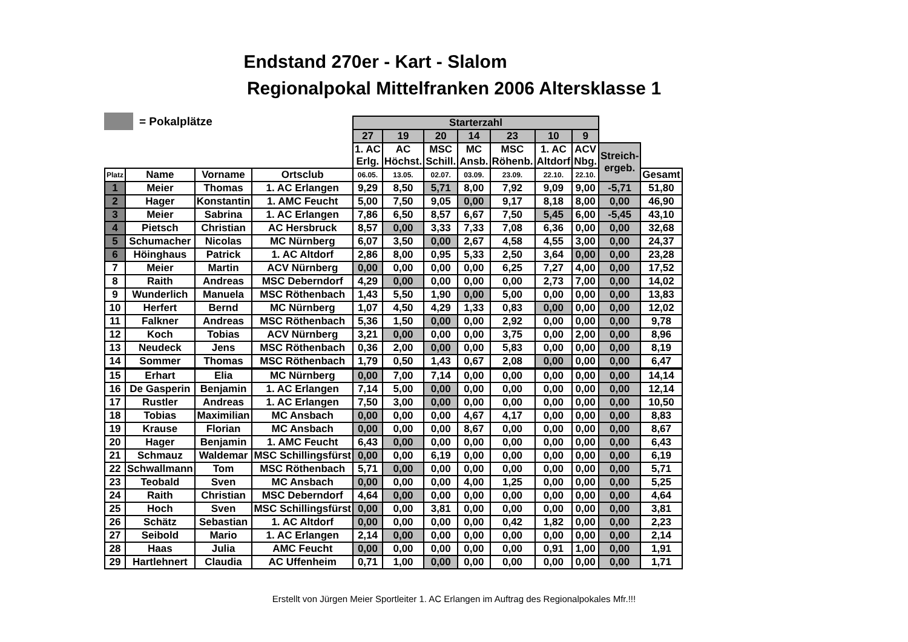Endstand 270er - Kart - Slalom
Regionalpokal Mittelfranken 2006 Altersklasse 1
= Pokalplätze
| | | | | Starterzahl | | | | | | | | |
| | | | | 27 | 19 | 20 | 14 | 23 | 10 | 9 | | |
| | | | | 1. AC Erlg. | AC Höchst. | MSC Schill. | MC Ansb. | MSC Röhenb. | 1. AC Altdorf | ACV Nbg. | Streich- ergeb. | |
| Platz | Name | Vorname | Ortsclub | 06.05. | 13.05. | 02.07. | 03.09. | 23.09. | 22.10. | 22.10. | | Gesamt |
| 1 | Meier | Thomas | 1. AC Erlangen | 9,29 | 8,50 | 5,71 | 8,00 | 7,92 | 9,09 | 9,00 | -5,71 | 51,80 |
| 2 | Hager | Konstantin | 1. AMC Feucht | 5,00 | 7,50 | 9,05 | 0,00 | 9,17 | 8,18 | 8,00 | 0,00 | 46,90 |
| 3 | Meier | Sabrina | 1. AC Erlangen | 7,86 | 6,50 | 8,57 | 6,67 | 7,50 | 5,45 | 6,00 | -5,45 | 43,10 |
| 4 | Pietsch | Christian | AC Hersbruck | 8,57 | 0,00 | 3,33 | 7,33 | 7,08 | 6,36 | 0,00 | 0,00 | 32,68 |
| 5 | Schumacher | Nicolas | MC Nürnberg | 6,07 | 3,50 | 0,00 | 2,67 | 4,58 | 4,55 | 3,00 | 0,00 | 24,37 |
| 6 | Höinghaus | Patrick | 1. AC Altdorf | 2,86 | 8,00 | 0,95 | 5,33 | 2,50 | 3,64 | 0,00 | 0,00 | 23,28 |
| 7 | Meier | Martin | ACV Nürnberg | 0,00 | 0,00 | 0,00 | 0,00 | 6,25 | 7,27 | 4,00 | 0,00 | 17,52 |
| 8 | Raith | Andreas | MSC Deberndorf | 4,29 | 0,00 | 0,00 | 0,00 | 0,00 | 2,73 | 7,00 | 0,00 | 14,02 |
| 9 | Wunderlich | Manuela | MSC Röthenbach | 1,43 | 5,50 | 1,90 | 0,00 | 5,00 | 0,00 | 0,00 | 0,00 | 13,83 |
| 10 | Herfert | Bernd | MC Nürnberg | 1,07 | 4,50 | 4,29 | 1,33 | 0,83 | 0,00 | 0,00 | 0,00 | 12,02 |
| 11 | Falkner | Andreas | MSC Röthenbach | 5,36 | 1,50 | 0,00 | 0,00 | 2,92 | 0,00 | 0,00 | 0,00 | 9,78 |
| 12 | Koch | Tobias | ACV Nürnberg | 3,21 | 0,00 | 0,00 | 0,00 | 3,75 | 0,00 | 2,00 | 0,00 | 8,96 |
| 13 | Neudeck | Jens | MSC Röthenbach | 0,36 | 2,00 | 0,00 | 0,00 | 5,83 | 0,00 | 0,00 | 0,00 | 8,19 |
| 14 | Sommer | Thomas | MSC Röthenbach | 1,79 | 0,50 | 1,43 | 0,67 | 2,08 | 0,00 | 0,00 | 0,00 | 6,47 |
| 15 | Erhart | Elia | MC Nürnberg | 0,00 | 7,00 | 7,14 | 0,00 | 0,00 | 0,00 | 0,00 | 0,00 | 14,14 |
| 16 | De Gasperin | Benjamin | 1. AC Erlangen | 7,14 | 5,00 | 0,00 | 0,00 | 0,00 | 0,00 | 0,00 | 0,00 | 12,14 |
| 17 | Rustler | Andreas | 1. AC Erlangen | 7,50 | 3,00 | 0,00 | 0,00 | 0,00 | 0,00 | 0,00 | 0,00 | 10,50 |
| 18 | Tobias | Maximilian | MC Ansbach | 0,00 | 0,00 | 0,00 | 4,67 | 4,17 | 0,00 | 0,00 | 0,00 | 8,83 |
| 19 | Krause | Florian | MC Ansbach | 0,00 | 0,00 | 0,00 | 8,67 | 0,00 | 0,00 | 0,00 | 0,00 | 8,67 |
| 20 | Hager | Benjamin | 1. AMC Feucht | 6,43 | 0,00 | 0,00 | 0,00 | 0,00 | 0,00 | 0,00 | 0,00 | 6,43 |
| 21 | Schmauz | Waldemar | MSC Schillingsfürst | 0,00 | 0,00 | 6,19 | 0,00 | 0,00 | 0,00 | 0,00 | 0,00 | 6,19 |
| 22 | Schwallmann | Tom | MSC Röthenbach | 5,71 | 0,00 | 0,00 | 0,00 | 0,00 | 0,00 | 0,00 | 0,00 | 5,71 |
| 23 | Teobald | Sven | MC Ansbach | 0,00 | 0,00 | 0,00 | 4,00 | 1,25 | 0,00 | 0,00 | 0,00 | 5,25 |
| 24 | Raith | Christian | MSC Deberndorf | 4,64 | 0,00 | 0,00 | 0,00 | 0,00 | 0,00 | 0,00 | 0,00 | 4,64 |
| 25 | Hoch | Sven | MSC Schillingsfürst | 0,00 | 0,00 | 3,81 | 0,00 | 0,00 | 0,00 | 0,00 | 0,00 | 3,81 |
| 26 | Schätz | Sebastian | 1. AC Altdorf | 0,00 | 0,00 | 0,00 | 0,00 | 0,42 | 1,82 | 0,00 | 0,00 | 2,23 |
| 27 | Seibold | Mario | 1. AC Erlangen | 2,14 | 0,00 | 0,00 | 0,00 | 0,00 | 0,00 | 0,00 | 0,00 | 2,14 |
| 28 | Haas | Julia | AMC Feucht | 0,00 | 0,00 | 0,00 | 0,00 | 0,00 | 0,91 | 1,00 | 0,00 | 1,91 |
| 29 | Hartlehnert | Claudia | AC Uffenheim | 0,71 | 1,00 | 0,00 | 0,00 | 0,00 | 0,00 | 0,00 | 0,00 | 1,71 |
Erstellt von Jürgen Meier Sportleiter 1. AC Erlangen im Auftrag des Regionalpokales Mfr.!!!